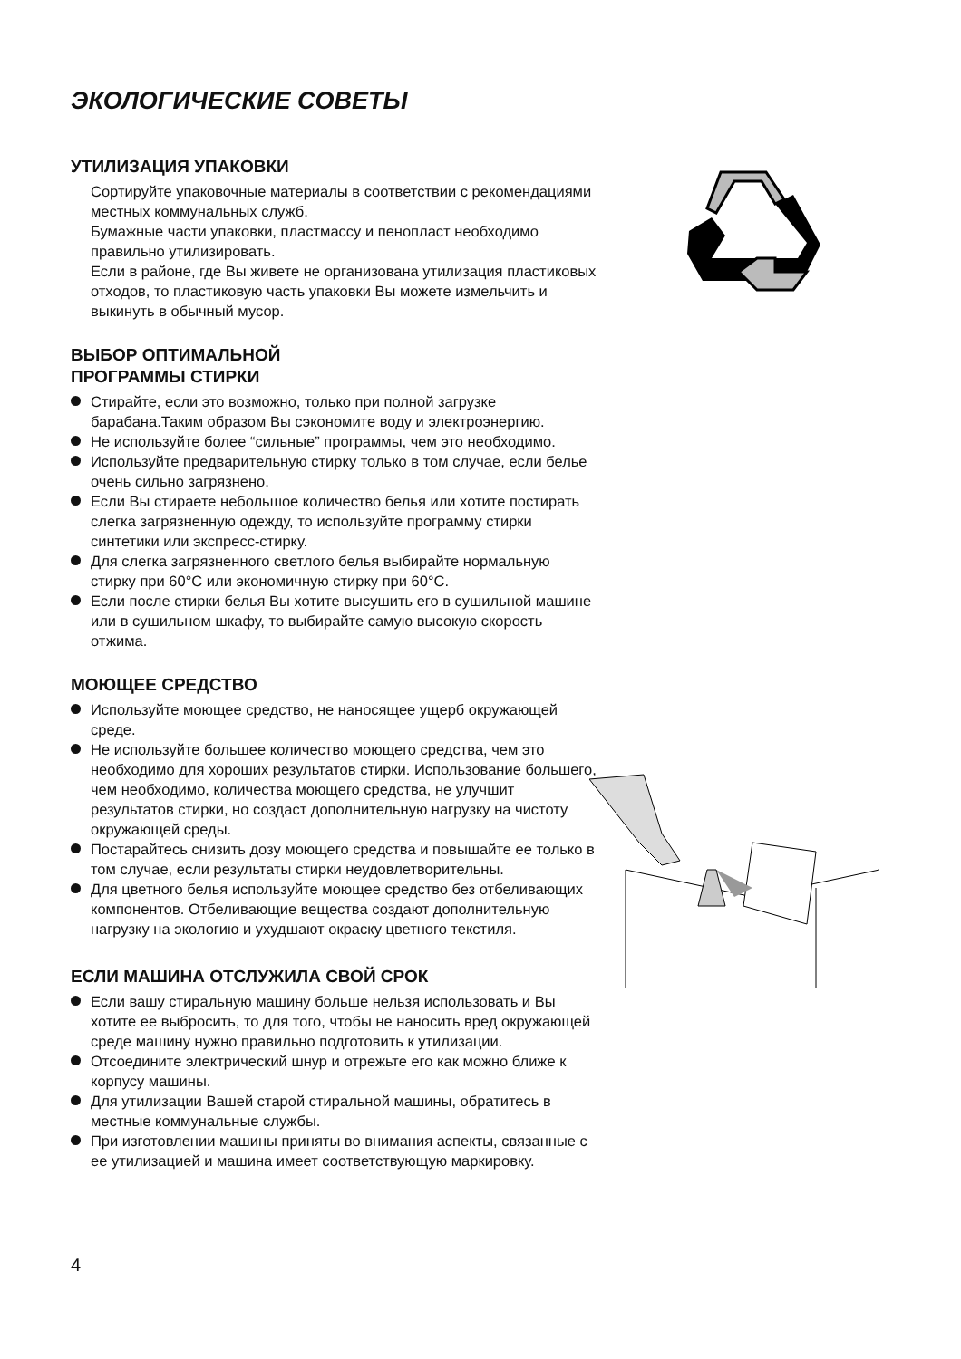ЭКОЛОГИЧЕСКИЕ СОВЕТЫ
УТИЛИЗАЦИЯ УПАКОВКИ
Сортируйте упаковочные материалы в соответствии с рекомендациями местных коммунальных служб.
Бумажные части упаковки, пластмассу и пенопласт необходимо правильно утилизировать.
Если в районе, где Вы живете не организована утилизация пластиковых отходов, то пластиковую часть упаковки Вы можете измельчить и выкинуть в обычный мусор.
ВЫБОР ОПТИМАЛЬНОЙ
ПРОГРАММЫ СТИРКИ
Стирайте, если это возможно, только при полной загрузке барабана.Таким образом Вы сэкономите воду и электроэнергию.
Не используйте более “сильные” программы, чем это необходимо.
Используйте предварительную стирку только в том случае, если белье очень сильно загрязнено.
Если Вы стираете небольшое количество белья или хотите постирать слегка загрязненную одежду, то используйте программу стирки синтетики или экспресс-стирку.
Для слегка загрязненного светлого белья выбирайте нормальную стирку при 60°C или экономичную стирку при 60°C.
Если после стирки белья Вы хотите высушить его в сушильной машине или в сушильном шкафу, то выбирайте самую высокую скорость отжима.
МОЮЩЕЕ СРЕДСТВО
Используйте моющее средство, не наносящее ущерб окружающей среде.
Не используйте большее количество моющего средства, чем это необходимо для хороших результатов стирки. Использование большего, чем необходимо, количества моющего средства, не улучшит результатов стирки, но создаст дополнительную нагрузку на чистоту окружающей среды.
Постарайтесь снизить дозу моющего средства и повышайте ее только в том случае, если результаты стирки неудовлетворительны.
Для цветного белья используйте моющее средство без отбеливающих компонентов. Отбеливающие вещества создают дополнительную нагрузку на экологию и ухудшают окраску цветного текстиля.
ЕСЛИ МАШИНА ОТСЛУЖИЛА СВОЙ СРОК
Если вашу стиральную машину больше нельзя использовать и Вы хотите ее выбросить, то для того, чтобы не наносить вред окружающей среде машину нужно правильно подготовить к утилизации.
Отсоедините электрический шнур и отрежьте его как можно ближе к корпусу машины.
Для утилизации Вашей старой стиральной машины, обратитесь в местные коммунальные службы.
При изготовлении машины приняты во внимания аспекты, связанные с ее утилизацией и машина имеет соответствующую маркировку.
4